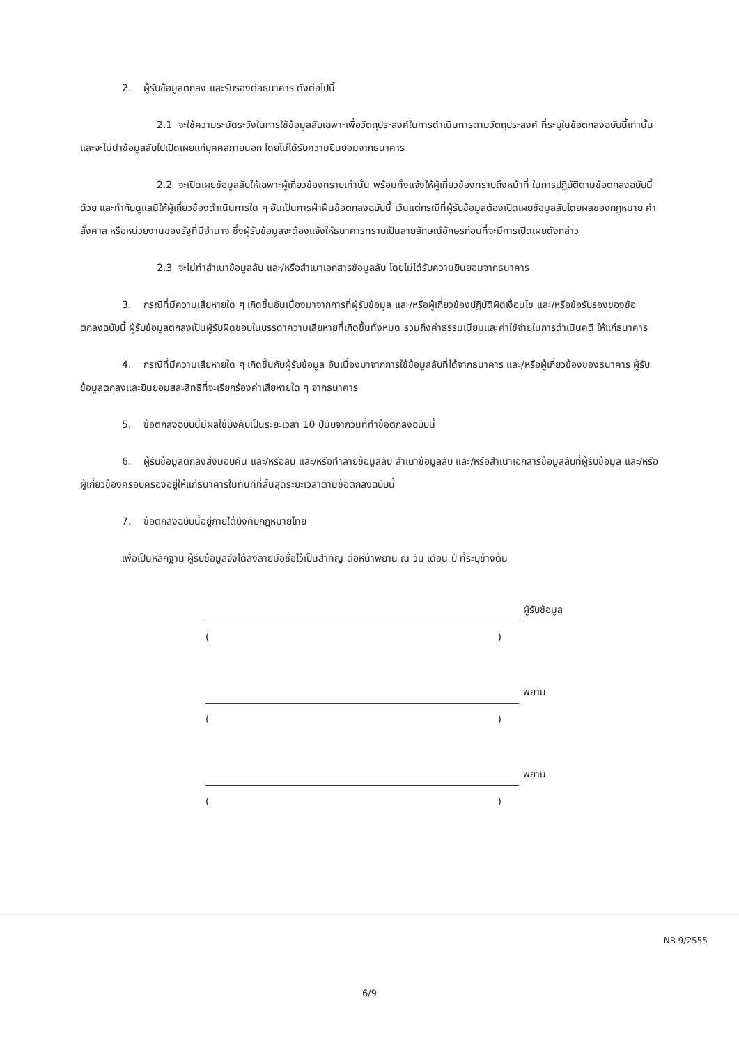2. ผู้รับข้อมูลตกลง และรับรองต่อธนาคาร ดังต่อไปนี้
2.1 จะใช้ความระมัดระวังในการใช้ข้อมูลลับเฉพาะเพื่อวัตถุประสงค์ในการดำเนินการตามวัตถุประสงค์ ที่ระบุในข้อตกลงฉบับนี้เท่านั้น และจะไม่นำข้อมูลลับไปเปิดเผยแก่บุคคลภายนอก โดยไม่ได้รับความยินยอมจากธนาคาร
2.2 จะเปิดเผยข้อมูลลับให้เฉพาะผู้เกี่ยวข้องทราบเท่านั้น พร้อมทั้งแจ้งให้ผู้เกี่ยวข้องทราบถึงหน้าที่ ในการปฏิบัติตามข้อตกลงฉบับนี้ด้วย และกำกับดูแลมิให้ผู้เกี่ยวข้องดำเนินการใด ๆ อันเป็นการฝ่าฝืนข้อตกลงฉบับนี้ เว้นแต่กรณีที่ผู้รับข้อมูลต้องเปิดเผยข้อมูลลับโดยผลของกฎหมาย คำสั่งศาล หรือหน่วยงานของรัฐที่มีอำนาจ ซึ่งผู้รับข้อมูลจะต้องแจ้งให้ธนาคารทราบเป็นลายลักษณ์อักษรก่อนที่จะมีการเปิดเผยดังกล่าว
2.3 จะไม่ทำสำเนาข้อมูลลับ และ/หรือสำเนาเอกสารข้อมูลลับ โดยไม่ได้รับความยินยอมจากธนาคาร
3. กรณีที่มีความเสียหายใด ๆ เกิดขึ้นอันเนื่องมาจากการที่ผู้รับข้อมูล และ/หรือผู้เกี่ยวข้องปฏิบัติผิดเงื่อนไข และ/หรือข้อรับรองของข้อตกลงฉบับนี้ ผู้รับข้อมูลตกลงเป็นผู้รับผิดชอบในบรรดาความเสียหายที่เกิดขึ้นทั้งหมด รวมถึงค่าธรรมเนียมและค่าใช้จ่ายในการดำเนินคดี ให้แก่ธนาคาร
4. กรณีที่มีความเสียหายใด ๆ เกิดขึ้นกับผู้รับข้อมูล อันเนื่องมาจากการใช้ข้อมูลลับที่ได้จากธนาคาร และ/หรือผู้เกี่ยวข้องของธนาคาร ผู้รับข้อมูลตกลงและยินยอมสละสิทธิที่จะเรียกร้องค่าเสียหายใด ๆ จากธนาคาร
5. ข้อตกลงฉบับนี้มีผลใช้บังคับเป็นระยะเวลา 10 ปีนับจากวันที่ทำข้อตกลงฉบับนี้
6. ผู้รับข้อมูลตกลงส่งมอบคืน และ/หรือลบ และ/หรือทำลายข้อมูลลับ สำเนาข้อมูลลับ และ/หรือสำเนาเอกสารข้อมูลลับที่ผู้รับข้อมูล และ/หรือผู้เกี่ยวข้องครอบครองอยู่ให้แก่ธนาคารในทันทีที่สิ้นสุดระยะเวลาตามข้อตกลงฉบับนี้
7. ข้อตกลงฉบับนี้อยู่ภายใต้บังคับกฎหมายไทย
เพื่อเป็นหลักฐาน ผู้รับข้อมูลจึงได้ลงลายมือชื่อไว้เป็นสำคัญ ต่อหน้าพยาน ณ วัน เดือน ปี ที่ระบุข้างต้น
ผู้รับข้อมูล
()
พยาน
()
พยาน
()
NB 9/2555
6/9